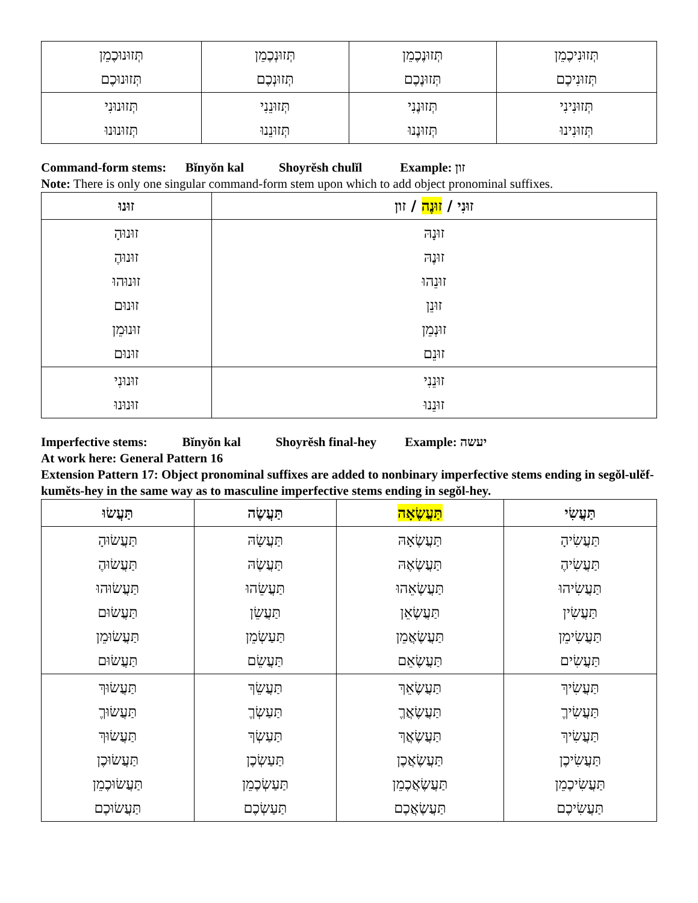| תְּזוּנִיכֶמֵן תְּזוּנִיכֶם | תְּזוּנֶכֶמֵן תְּזוּנֶכֶם | תְּזוּנְכֶמֵן תְּזוּנְכֶם | תְּזוּנוּכֶמֵן תְּזוּנוּכֶם |
| תְּזוּנִינִי תְּזוּנִינוּ | תְּזוּנֶנִי תְּזוּנֶנוּ | תְּזוּנֵנִי תְּזוּנֵנוּ | תְּזוּנוּנִי תְּזוּנוּנוּ |
Command-form stems: Bĭnyŏn kal Shoyrĕsh chulĭl Example: זון
Note: There is only one singular command-form stem upon which to add object pronominal suffixes.
| זוּנִי / זוּנֶה / זון | זוּנוּ |
| --- | --- |
| זוּנָהּ זוּנֶהּ זוּנֵהוּ זוּנֵן זוּנְמֵן זוּנֵם | זוּנוּהָ זוּנוּהֶ זוּנוּהוּ זוּנוּם זוּנוּמֵן זוּנוּם |
| זוּנֵנִי זוּנֵנוּ | זוּנוּנִי זוּנוּנוּ |
Imperfective stems: Bĭnyŏn kal Shoyrĕsh final-hey Example: יעשה
At work here: General Pattern 16
Extension Pattern 17: Object pronominal suffixes are added to nonbinary imperfective stems ending in segŏl-ulĕf-kumĕts-hey in the same way as to masculine imperfective stems ending in segŏl-hey.
| תַּעֲשִׂי | תַּעֲשֶׂאָה | תַּעֲשֶׂה | תַּעֲשׂוּ |
| --- | --- | --- | --- |
| תַּעֲשִׂיהָ תַּעֲשִׂיהֶ תַּעֲשִׂיהוּ תַּעֲשִׂין תַּעֲשִׂימֵן תַּעֲשִׂים | תַּעֲשֶׂאָהּ תַּעֲשֶׂאֶהּ תַּעֲשֶׂאֵהוּ תַּעֲשֶׂאֵן תַּעֲשֶׂאֲמֵן תַּעֲשֶׂאֵם | תַּעֲשָׂהּ תַּעֲשֶׂהּ תַּעֲשֵׂהוּ תַּעֲשֵׂן תַּעַשְׂמֵן תַּעֲשֵׂם | תַּעֲשׂוּהָ תַּעֲשׂוּהֶ תַּעֲשׂוּהוּ תַּעֲשׂוּם תַּעֲשׂוּמֵן תַּעֲשׂוּם |
| תַּעֲשִׂיךְ תַּעֲשִׂיךֶ תַּעֲשִׂיךְ תַּעֲשִׂיכֶן תַּעֲשִׂיכֶמֵן תַּעֲשִׂיכֶם | תַּעֲשֶׂאֵךְ תַּעֲשֶׂאֲךֶ תַּעֲשֶׂאֲךְ תַּעֲשֶׂאֲכֶן תַּעֲשֶׂאֲכֶמֵן תַּעֲשֶׂאֲכֶם | תַּעֲשֵׂךְ תַּעַשְׂךֶ תַּעַשְׂךְ תַּעַשְׂכֶן תַּעַשְׂכֶמֵן תַּעַשְׂכֶם | תַּעֲשׂוּךְ תַּעֲשׂוּךֶ תַּעֲשׂוּךְ תַּעֲשׂוּכֶן תַּעֲשׂוּכֶמֵן תַּעֲשׂוּכֶם |